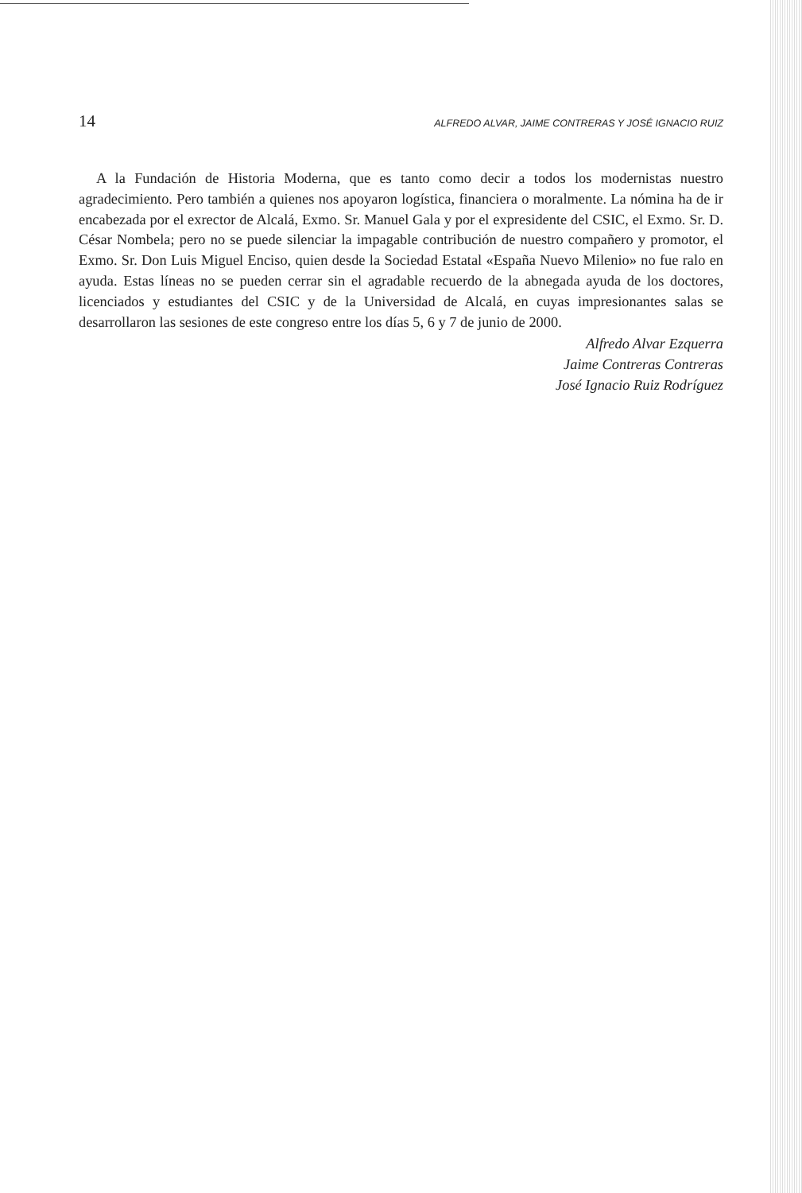14 ALFREDO ALVAR, JAIME CONTRERAS Y JOSÉ IGNACIO RUIZ
A la Fundación de Historia Moderna, que es tanto como decir a todos los modernistas nuestro agradecimiento. Pero también a quienes nos apoyaron logística, financiera o moralmente. La nómina ha de ir encabezada por el exrector de Alcalá, Exmo. Sr. Manuel Gala y por el expresidente del CSIC, el Exmo. Sr. D. César Nombela; pero no se puede silenciar la impagable contribución de nuestro compañero y promotor, el Exmo. Sr. Don Luis Miguel Enciso, quien desde la Sociedad Estatal «España Nuevo Milenio» no fue ralo en ayuda. Estas líneas no se pueden cerrar sin el agradable recuerdo de la abnegada ayuda de los doctores, licenciados y estudiantes del CSIC y de la Universidad de Alcalá, en cuyas impresionantes salas se desarrollaron las sesiones de este congreso entre los días 5, 6 y 7 de junio de 2000.
Alfredo Alvar Ezquerra
Jaime Contreras Contreras
José Ignacio Ruiz Rodríguez